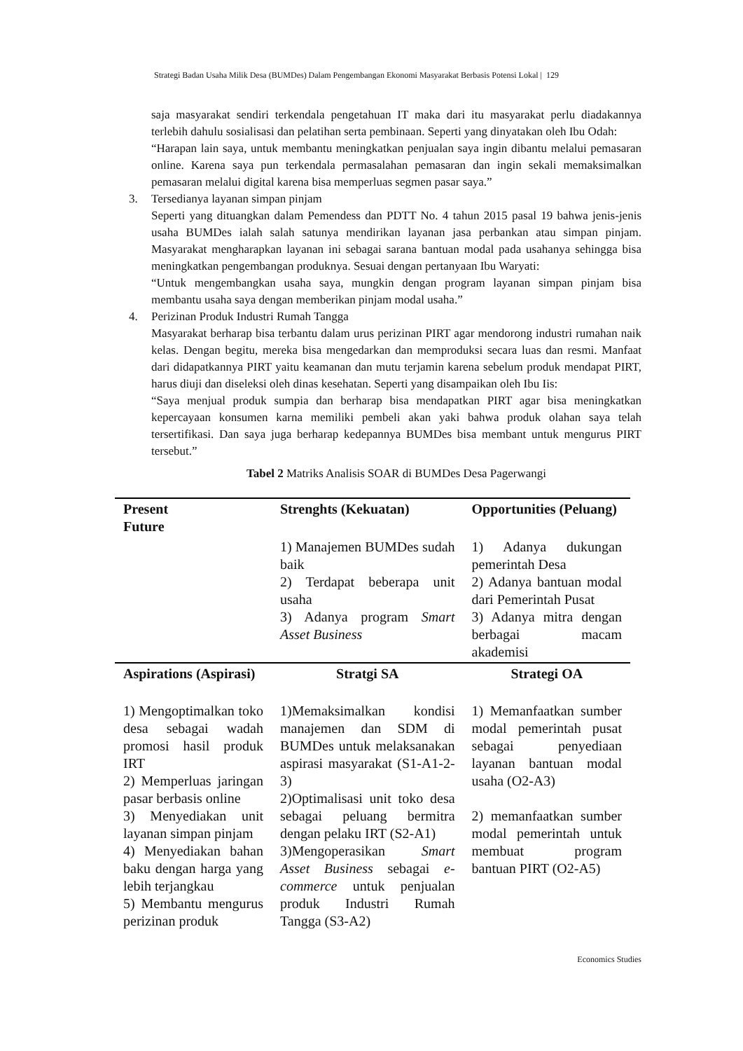Strategi Badan Usaha Milik Desa (BUMDes) Dalam Pengembangan Ekonomi Masyarakat Berbasis Potensi Lokal | 129
saja masyarakat sendiri terkendala pengetahuan IT maka dari itu masyarakat perlu diadakannya terlebih dahulu sosialisasi dan pelatihan serta pembinaan. Seperti yang dinyatakan oleh Ibu Odah:
“Harapan lain saya, untuk membantu meningkatkan penjualan saya ingin dibantu melalui pemasaran online. Karena saya pun terkendala permasalahan pemasaran dan ingin sekali memaksimalkan pemasaran melalui digital karena bisa memperluas segmen pasar saya.”
3. Tersedianya layanan simpan pinjam
Seperti yang dituangkan dalam Pemendess dan PDTT No. 4 tahun 2015 pasal 19 bahwa jenis-jenis usaha BUMDes ialah salah satunya mendirikan layanan jasa perbankan atau simpan pinjam. Masyarakat mengharapkan layanan ini sebagai sarana bantuan modal pada usahanya sehingga bisa meningkatkan pengembangan produknya. Sesuai dengan pertanyaan Ibu Waryati:
“Untuk mengembangkan usaha saya, mungkin dengan program layanan simpan pinjam bisa membantu usaha saya dengan memberikan pinjam modal usaha.”
4. Perizinan Produk Industri Rumah Tangga
Masyarakat berharap bisa terbantu dalam urus perizinan PIRT agar mendorong industri rumahan naik kelas. Dengan begitu, mereka bisa mengedarkan dan memproduksi secara luas dan resmi. Manfaat dari didapatkannya PIRT yaitu keamanan dan mutu terjamin karena sebelum produk mendapat PIRT, harus diuji dan diseleksi oleh dinas kesehatan. Seperti yang disampaikan oleh Ibu Iis:
“Saya menjual produk sumpia dan berharap bisa mendapatkan PIRT agar bisa meningkatkan kepercayaan konsumen karna memiliki pembeli akan yaki bahwa produk olahan saya telah tersertifikasi. Dan saya juga berharap kedepannya BUMDes bisa membant untuk mengurus PIRT tersebut.”
Tabel 2 Matriks Analisis SOAR di BUMDes Desa Pagerwangi
| Present Future | Strenghts (Kekuatan) | Opportunities (Peluang) |
| --- | --- | --- |
| | 1) Manajemen BUMDes sudah baik 2) Terdapat beberapa unit usaha 3) Adanya program Smart Asset Business | 1) Adanya dukungan pemerintah Desa 2) Adanya bantuan modal dari Pemerintah Pusat 3) Adanya mitra dengan berbagai macam akademisi |
| Aspirations (Aspirasi) | Stratgi SA | Strategi OA |
| 1) Mengoptimalkan toko desa sebagai wadah promosi hasil produk IRT 2) Memperluas jaringan pasar berbasis online 3) Menyediakan unit layanan simpan pinjam 4) Menyediakan bahan baku dengan harga yang lebih terjangkau 5) Membantu mengurus perizinan produk | 1)Memaksimalkan kondisi manajemen dan SDM di BUMDes untuk melaksanakan aspirasi masyarakat (S1-A1-2-3) 2)Optimalisasi unit toko desa sebagai peluang bermitra dengan pelaku IRT (S2-A1) 3)Mengoperasikan Smart Asset Business sebagai e-commerce untuk penjualan produk Industri Rumah Tangga (S3-A2) | 1) Memanfaatkan sumber modal pemerintah pusat sebagai penyediaan layanan bantuan modal usaha (O2-A3) 2) memanfaatkan sumber modal pemerintah untuk membuat program bantuan PIRT (O2-A5) |
Economics Studies